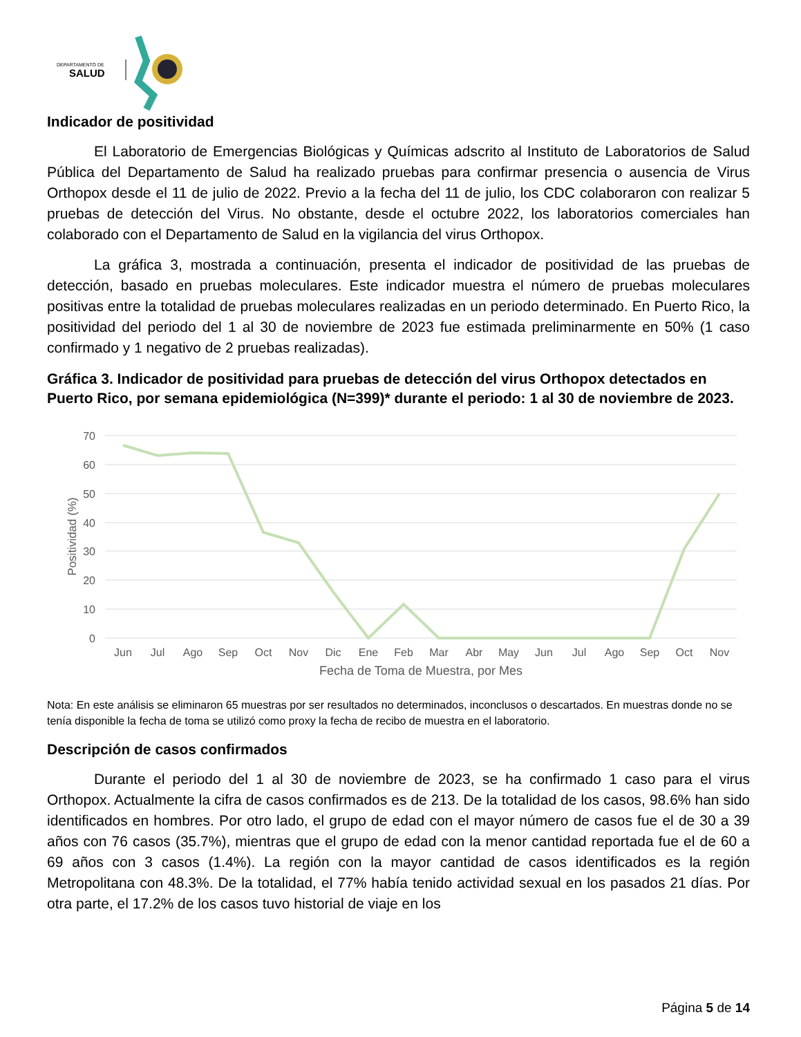DEPARTAMENTO DE
SALUD
Indicador de positividad
El Laboratorio de Emergencias Biológicas y Químicas adscrito al Instituto de Laboratorios de Salud Pública del Departamento de Salud ha realizado pruebas para confirmar presencia o ausencia de Virus Orthopox desde el 11 de julio de 2022. Previo a la fecha del 11 de julio, los CDC colaboraron con realizar 5 pruebas de detección del Virus. No obstante, desde el octubre 2022, los laboratorios comerciales han colaborado con el Departamento de Salud en la vigilancia del virus Orthopox.
La gráfica 3, mostrada a continuación, presenta el indicador de positividad de las pruebas de detección, basado en pruebas moleculares. Este indicador muestra el número de pruebas moleculares positivas entre la totalidad de pruebas moleculares realizadas en un periodo determinado. En Puerto Rico, la positividad del periodo del 1 al 30 de noviembre de 2023 fue estimada preliminarmente en 50% (1 caso confirmado y 1 negativo de 2 pruebas realizadas).
Gráfica 3. Indicador de positividad para pruebas de detección del virus Orthopox detectados en Puerto Rico, por semana epidemiológica (N=399)* durante el periodo: 1 al 30 de noviembre de 2023.
70
60
50
40
30
20
10
0
Positividad (%)
Jun
Jul
Ago
Sep
Oct
Nov
Dic
Ene
Feb
Mar
Abr
May
Jun
Jul
Ago
Sep
Oct
Nov
Fecha de Toma de Muestra, por Mes
Nota: En este análisis se eliminaron 65 muestras por ser resultados no determinados, inconclusos o descartados. En muestras donde no se tenía disponible la fecha de toma se utilizó como proxy la fecha de recibo de muestra en el laboratorio.
Descripción de casos confirmados
Durante el periodo del 1 al 30 de noviembre de 2023, se ha confirmado 1 caso para el virus Orthopox. Actualmente la cifra de casos confirmados es de 213. De la totalidad de los casos, 98.6% han sido identificados en hombres. Por otro lado, el grupo de edad con el mayor número de casos fue el de 30 a 39 años con 76 casos (35.7%), mientras que el grupo de edad con la menor cantidad reportada fue el de 60 a 69 años con 3 casos (1.4%). La región con la mayor cantidad de casos identificados es la región Metropolitana con 48.3%. De la totalidad, el 77% había tenido actividad sexual en los pasados 21 días. Por otra parte, el 17.2% de los casos tuvo historial de viaje en los
Página 5 de 14